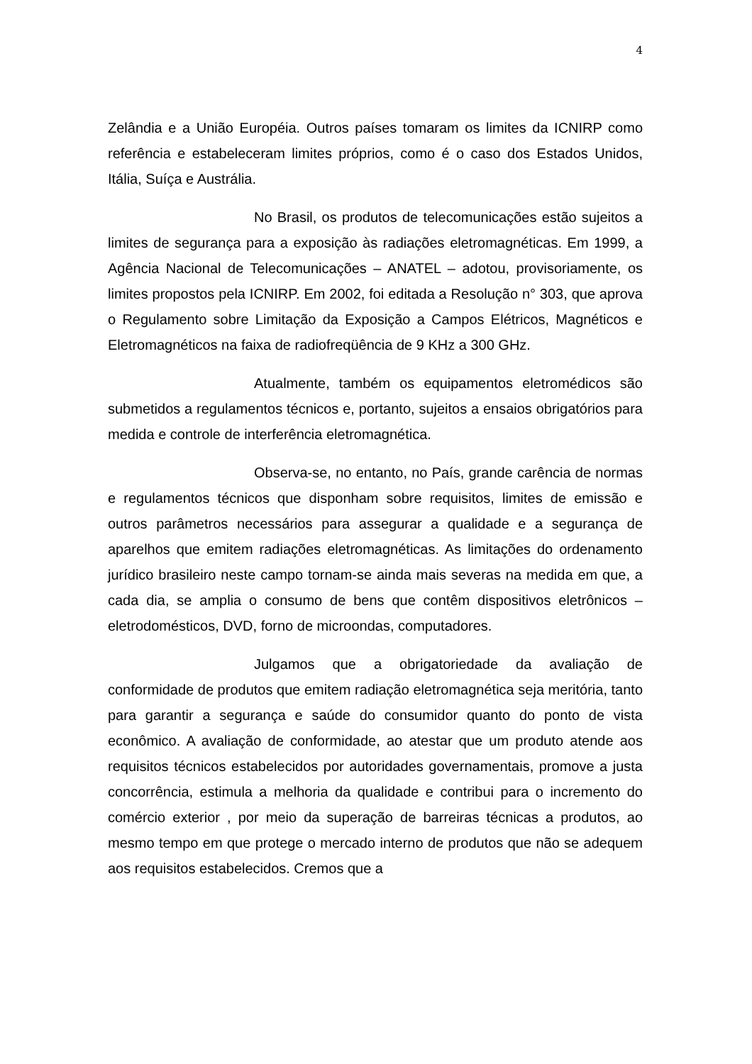4
Zelândia e a União Européia. Outros países tomaram os limites da ICNIRP como referência e estabeleceram limites próprios, como é o caso dos Estados Unidos, Itália, Suíça e Austrália.
No Brasil, os produtos de telecomunicações estão sujeitos a limites de segurança para a exposição às radiações eletromagnéticas. Em 1999, a Agência Nacional de Telecomunicações – ANATEL – adotou, provisoriamente, os limites propostos pela ICNIRP. Em 2002, foi editada a Resolução n° 303, que aprova o Regulamento sobre Limitação da Exposição a Campos Elétricos, Magnéticos e Eletromagnéticos na faixa de radiofreqüência de 9 KHz a 300 GHz.
Atualmente, também os equipamentos eletromédicos são submetidos a regulamentos técnicos e, portanto, sujeitos a ensaios obrigatórios para medida e controle de interferência eletromagnética.
Observa-se, no entanto, no País, grande carência de normas e regulamentos técnicos que disponham sobre requisitos, limites de emissão e outros parâmetros necessários para assegurar a qualidade e a segurança de aparelhos que emitem radiações eletromagnéticas. As limitações do ordenamento jurídico brasileiro neste campo tornam-se ainda mais severas na medida em que, a cada dia, se amplia o consumo de bens que contêm dispositivos eletrônicos – eletrodomésticos, DVD, forno de microondas, computadores.
Julgamos que a obrigatoriedade da avaliação de conformidade de produtos que emitem radiação eletromagnética seja meritória, tanto para garantir a segurança e saúde do consumidor quanto do ponto de vista econômico. A avaliação de conformidade, ao atestar que um produto atende aos requisitos técnicos estabelecidos por autoridades governamentais, promove a justa concorrência, estimula a melhoria da qualidade e contribui para o incremento do comércio exterior , por meio da superação de barreiras técnicas a produtos, ao mesmo tempo em que protege o mercado interno de produtos que não se adequem aos requisitos estabelecidos. Cremos que a